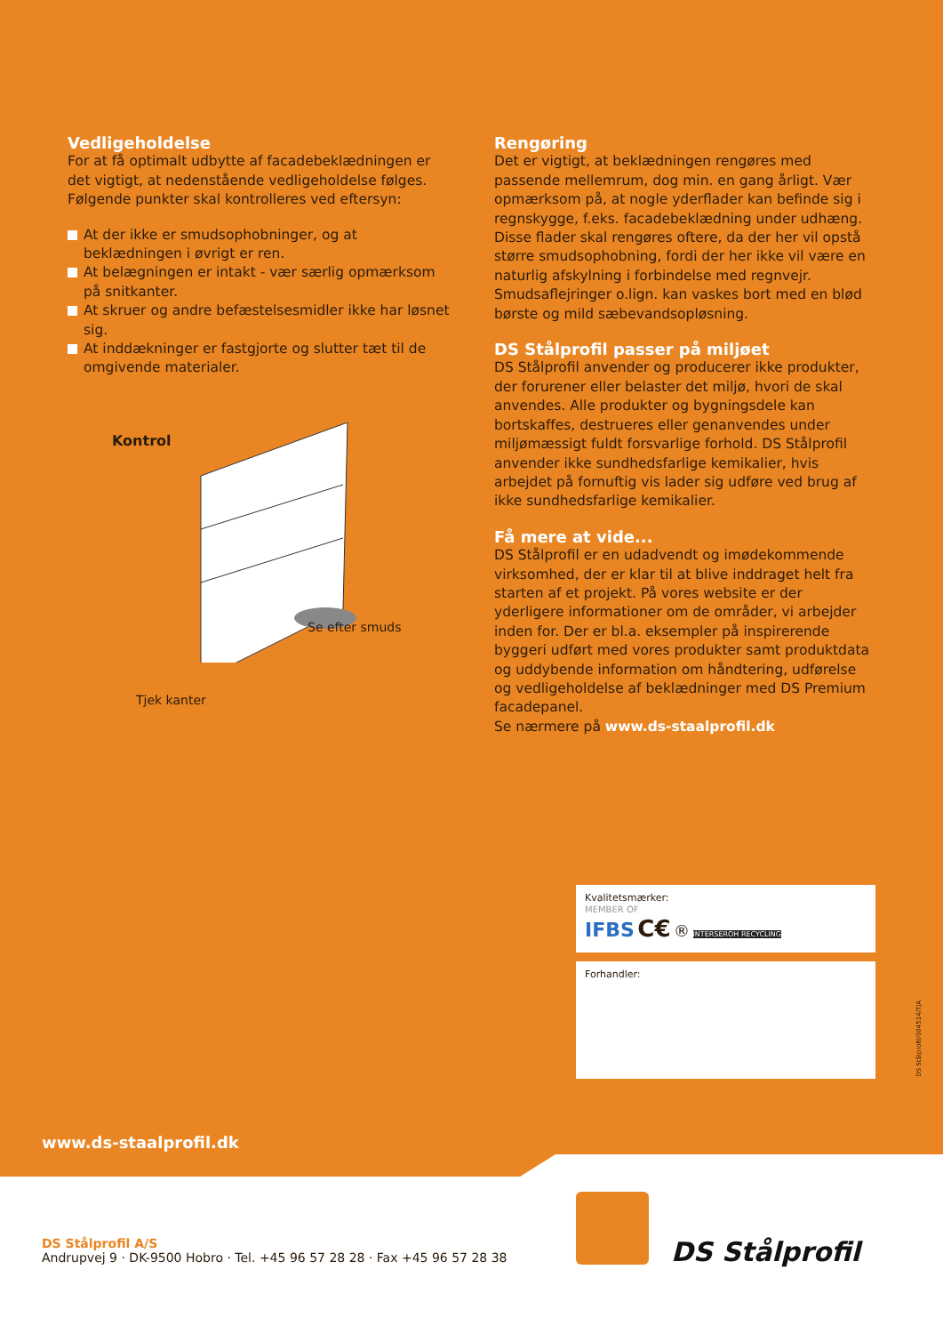Vedligeholdelse
For at få optimalt udbytte af facadebeklædningen er det vigtigt, at nedenstående vedligeholdelse følges. Følgende punkter skal kontrolleres ved eftersyn:
At der ikke er smudsophobninger, og at beklædningen i øvrigt er ren.
At belægningen er intakt - vær særlig opmærksom på snitkanter.
At skruer og andre befæstelsesmidler ikke har løsnet sig.
At inddækninger er fastgjorte og slutter tæt til de omgivende materialer.
Kontrol
Se efter smuds
Tjek kanter
Rengøring
Det er vigtigt, at beklædningen rengøres med passende mellemrum, dog min. en gang årligt. Vær opmærksom på, at nogle yderflader kan befinde sig i regnskygge, f.eks. facadebeklædning under udhæng. Disse flader skal rengøres oftere, da der her vil opstå større smudsophobning, fordi der her ikke vil være en naturlig afskylning i forbindelse med regnvejr. Smudsaflejringer o.lign. kan vaskes bort med en blød børste og mild sæbevandsopløsning.
DS Stålprofil passer på miljøet
DS Stålprofil anvender og producerer ikke produkter, der forurener eller belaster det miljø, hvori de skal anvendes. Alle produkter og bygningsdele kan bortskaffes, destrueres eller genanvendes under miljømæssigt fuldt forsvarlige forhold. DS Stålprofil anvender ikke sundhedsfarlige kemikalier, hvis arbejdet på fornuftig vis lader sig udføre ved brug af ikke sundhedsfarlige kemikalier.
Få mere at vide...
DS Stålprofil er en udadvendt og imødekommende virksomhed, der er klar til at blive inddraget helt fra starten af et projekt. På vores website er der yderligere informationer om de områder, vi arbejder inden for. Der er bl.a. eksempler på inspirerende byggeri udført med vores produkter samt produktdata og uddybende information om håndtering, udførelse og vedligeholdelse af beklædninger med DS Premium facadepanel.
Se nærmere på www.ds-staalprofil.dk
Kvalitetsmærker:
MEMBER OF
IFBS C€ ® INTERSEROH RECYCLING
Forhandler:
DS Stålprofil/004514/TJA
www.ds-staalprofil.dk
DS Stålprofil A/S
Andrupvej 9 · DK-9500 Hobro · Tel. +45 96 57 28 28 · Fax +45 96 57 28 38
DS Stålprofil